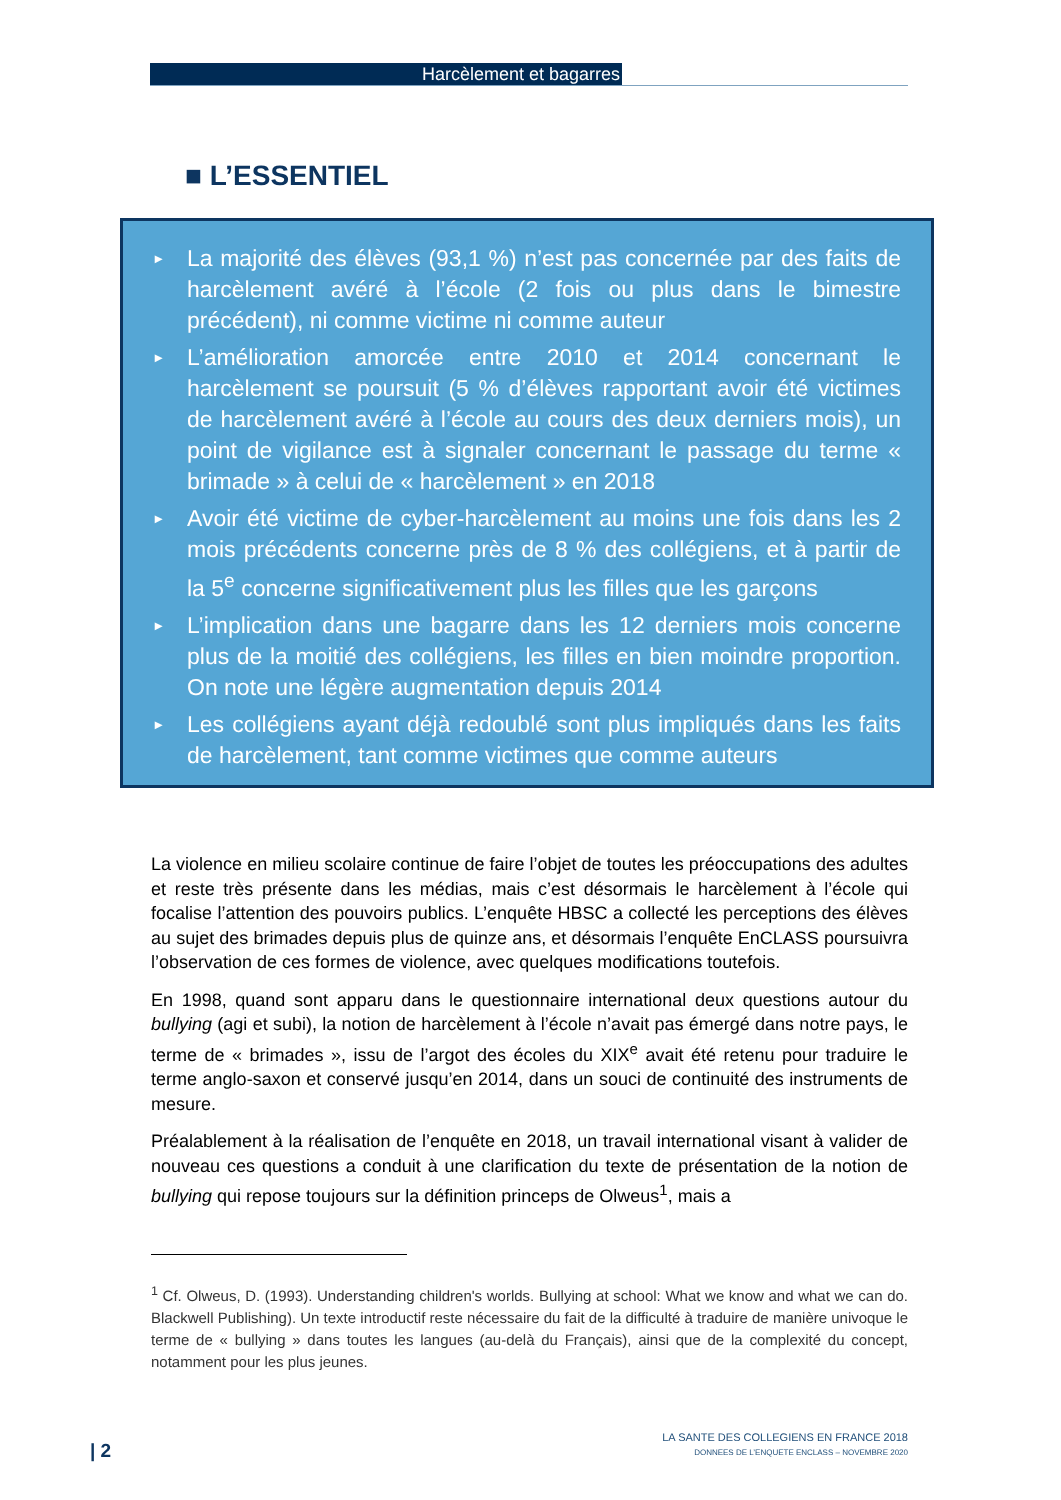Harcèlement et bagarres
■ L’ESSENTIEL
▸ La majorité des élèves (93,1 %) n’est pas concernée par des faits de harcèlement avéré à l’école (2 fois ou plus dans le bimestre précédent), ni comme victime ni comme auteur
▸ L’amélioration amorcée entre 2010 et 2014 concernant le harcèlement se poursuit (5 % d’élèves rapportant avoir été victimes de harcèlement avéré à l’école au cours des deux derniers mois), un point de vigilance est à signaler concernant le passage du terme « brimade » à celui de « harcèlement » en 2018
▸ Avoir été victime de cyber-harcèlement au moins une fois dans les 2 mois précédents concerne près de 8 % des collégiens, et à partir de la 5<sup>e</sup> concerne significativement plus les filles que les garçons
▸ L’implication dans une bagarre dans les 12 derniers mois concerne plus de la moitié des collégiens, les filles en bien moindre proportion. On note une légère augmentation depuis 2014
▸ Les collégiens ayant déjà redoublé sont plus impliqués dans les faits de harcèlement, tant comme victimes que comme auteurs
La violence en milieu scolaire continue de faire l’objet de toutes les préoccupations des adultes et reste très présente dans les médias, mais c’est désormais le harcèlement à l’école qui focalise l’attention des pouvoirs publics. L’enquête HBSC a collecté les perceptions des élèves au sujet des brimades depuis plus de quinze ans, et désormais l’enquête EnCLASS poursuivra l’observation de ces formes de violence, avec quelques modifications toutefois.
En 1998, quand sont apparu dans le questionnaire international deux questions autour du bullying (agi et subi), la notion de harcèlement à l’école n’avait pas émergé dans notre pays, le terme de « brimades », issu de l’argot des écoles du XIX<sup>e</sup> avait été retenu pour traduire le terme anglo-saxon et conservé jusqu’en 2014, dans un souci de continuité des instruments de mesure.
Préalablement à la réalisation de l’enquête en 2018, un travail international visant à valider de nouveau ces questions a conduit à une clarification du texte de présentation de la notion de bullying qui repose toujours sur la définition princeps de Olweus<sup>1</sup>, mais a
<sup>1</sup> Cf. Olweus, D. (1993). Understanding children's worlds. Bullying at school: What we know and what we can do. Blackwell Publishing). Un texte introductif reste nécessaire du fait de la difficulté à traduire de manière univoque le terme de « bullying » dans toutes les langues (au-delà du Français), ainsi que de la complexité du concept, notamment pour les plus jeunes.
| 2
LA SANTE DES COLLEGIENS EN FRANCE 2018
DONNEES DE L’ENQUETE ENCLASS – NOVEMBRE 2020